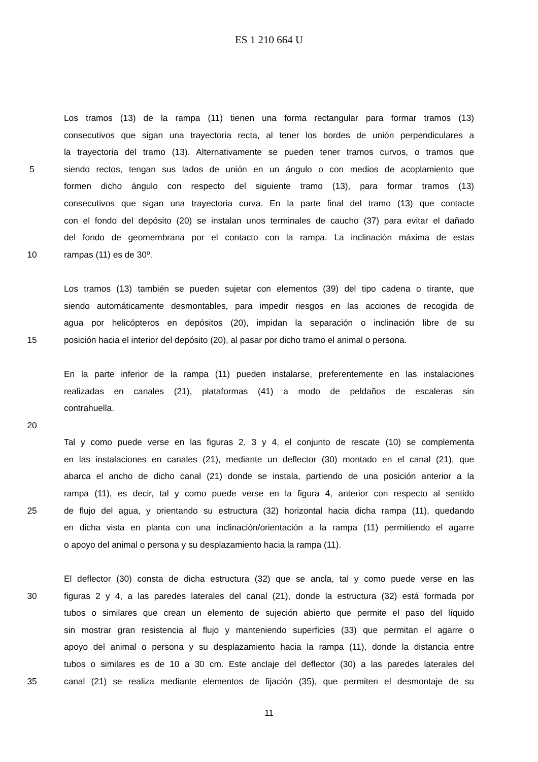ES 1 210 664 U
Los tramos (13) de la rampa (11) tienen una forma rectangular para formar tramos (13)
consecutivos que sigan una trayectoria recta, al tener los bordes de unión perpendiculares a
la trayectoria del tramo (13). Alternativamente se pueden tener tramos curvos, o tramos que
5 siendo rectos, tengan sus lados de unión en un ángulo o con medios de acoplamiento que
formen dicho ángulo con respecto del siguiente tramo (13), para formar tramos (13)
consecutivos que sigan una trayectoria curva. En la parte final del tramo (13) que contacte
con el fondo del depósito (20) se instalan unos terminales de caucho (37) para evitar el dañado
del fondo de geomembrana por el contacto con la rampa. La inclinación máxima de estas
10 rampas (11) es de 30º.
Los tramos (13) también se pueden sujetar con elementos (39) del tipo cadena o tirante, que
siendo automáticamente desmontables, para impedir riesgos en las acciones de recogida de
agua por helicópteros en depósitos (20), impidan la separación o inclinación libre de su
15 posición hacia el interior del depósito (20), al pasar por dicho tramo el animal o persona.
En la parte inferior de la rampa (11) pueden instalarse, preferentemente en las instalaciones
realizadas en canales (21), plataformas (41) a modo de peldaños de escaleras sin
contrahuella.
20
Tal y como puede verse en las figuras 2, 3 y 4, el conjunto de rescate (10) se complementa
en las instalaciones en canales (21), mediante un deflector (30) montado en el canal (21), que
abarca el ancho de dicho canal (21) donde se instala, partiendo de una posición anterior a la
rampa (11), es decir, tal y como puede verse en la figura 4, anterior con respecto al sentido
25 de flujo del agua, y orientando su estructura (32) horizontal hacia dicha rampa (11), quedando
en dicha vista en planta con una inclinación/orientación a la rampa (11) permitiendo el agarre
o apoyo del animal o persona y su desplazamiento hacia la rampa (11).
El deflector (30) consta de dicha estructura (32) que se ancla, tal y como puede verse en las
30 figuras 2 y 4, a las paredes laterales del canal (21), donde la estructura (32) está formada por
tubos o similares que crean un elemento de sujeción abierto que permite el paso del líquido
sin mostrar gran resistencia al flujo y manteniendo superficies (33) que permitan el agarre o
apoyo del animal o persona y su desplazamiento hacia la rampa (11), donde la distancia entre
tubos o similares es de 10 a 30 cm. Este anclaje del deflector (30) a las paredes laterales del
35 canal (21) se realiza mediante elementos de fijación (35), que permiten el desmontaje de su
11